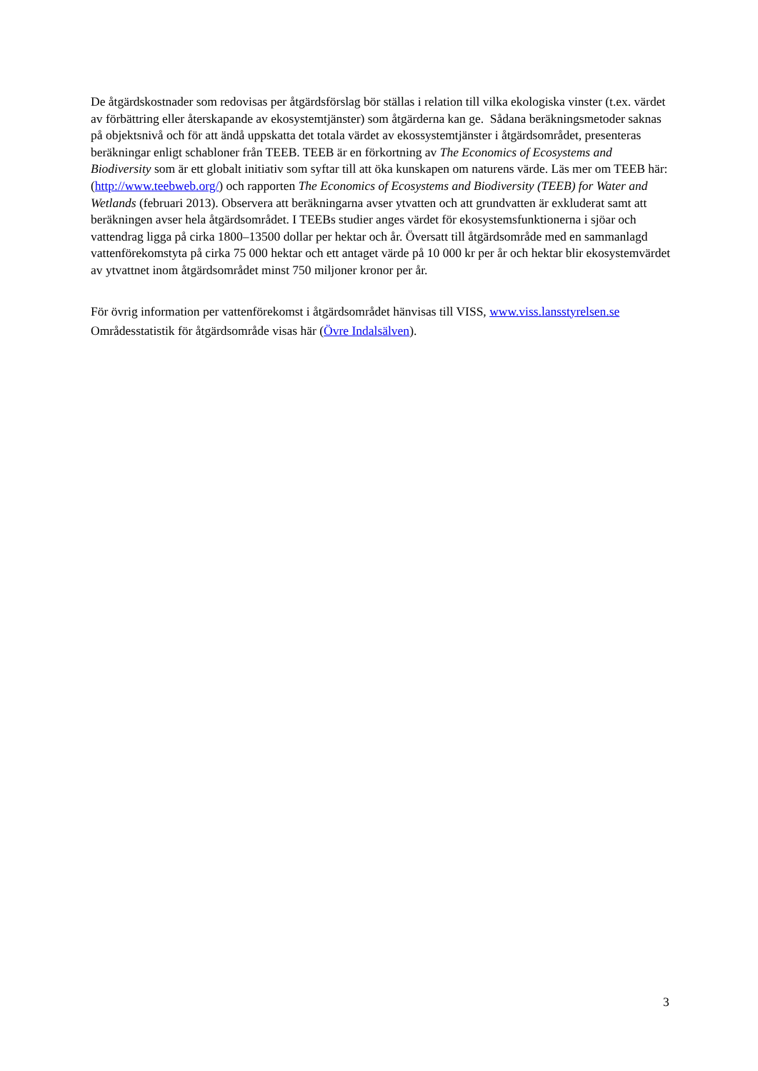De åtgärdskostnader som redovisas per åtgärdsförslag bör ställas i relation till vilka ekologiska vinster (t.ex. värdet av förbättring eller återskapande av ekosystemtjänster) som åtgärderna kan ge. Sådana beräkningsmetoder saknas på objektsnivå och för att ändå uppskatta det totala värdet av ekossystemtjänster i åtgärdsområdet, presenteras beräkningar enligt schabloner från TEEB. TEEB är en förkortning av The Economics of Ecosystems and Biodiversity som är ett globalt initiativ som syftar till att öka kunskapen om naturens värde. Läs mer om TEEB här: (http://www.teebweb.org/) och rapporten The Economics of Ecosystems and Biodiversity (TEEB) for Water and Wetlands (februari 2013). Observera att beräkningarna avser ytvatten och att grundvatten är exkluderat samt att beräkningen avser hela åtgärdsområdet. I TEEBs studier anges värdet för ekosystemsfunktionerna i sjöar och vattendrag ligga på cirka 1800–13500 dollar per hektar och år. Översatt till åtgärdsområde med en sammanlagd vattenförekomstyta på cirka 75 000 hektar och ett antaget värde på 10 000 kr per år och hektar blir ekosystemvärdet av ytvattnet inom åtgärdsområdet minst 750 miljoner kronor per år.
För övrig information per vattenförekomst i åtgärdsområdet hänvisas till VISS, www.viss.lansstyrelsen.se
Områdesstatistik för åtgärdsområde visas här (Övre Indalsälven).
3